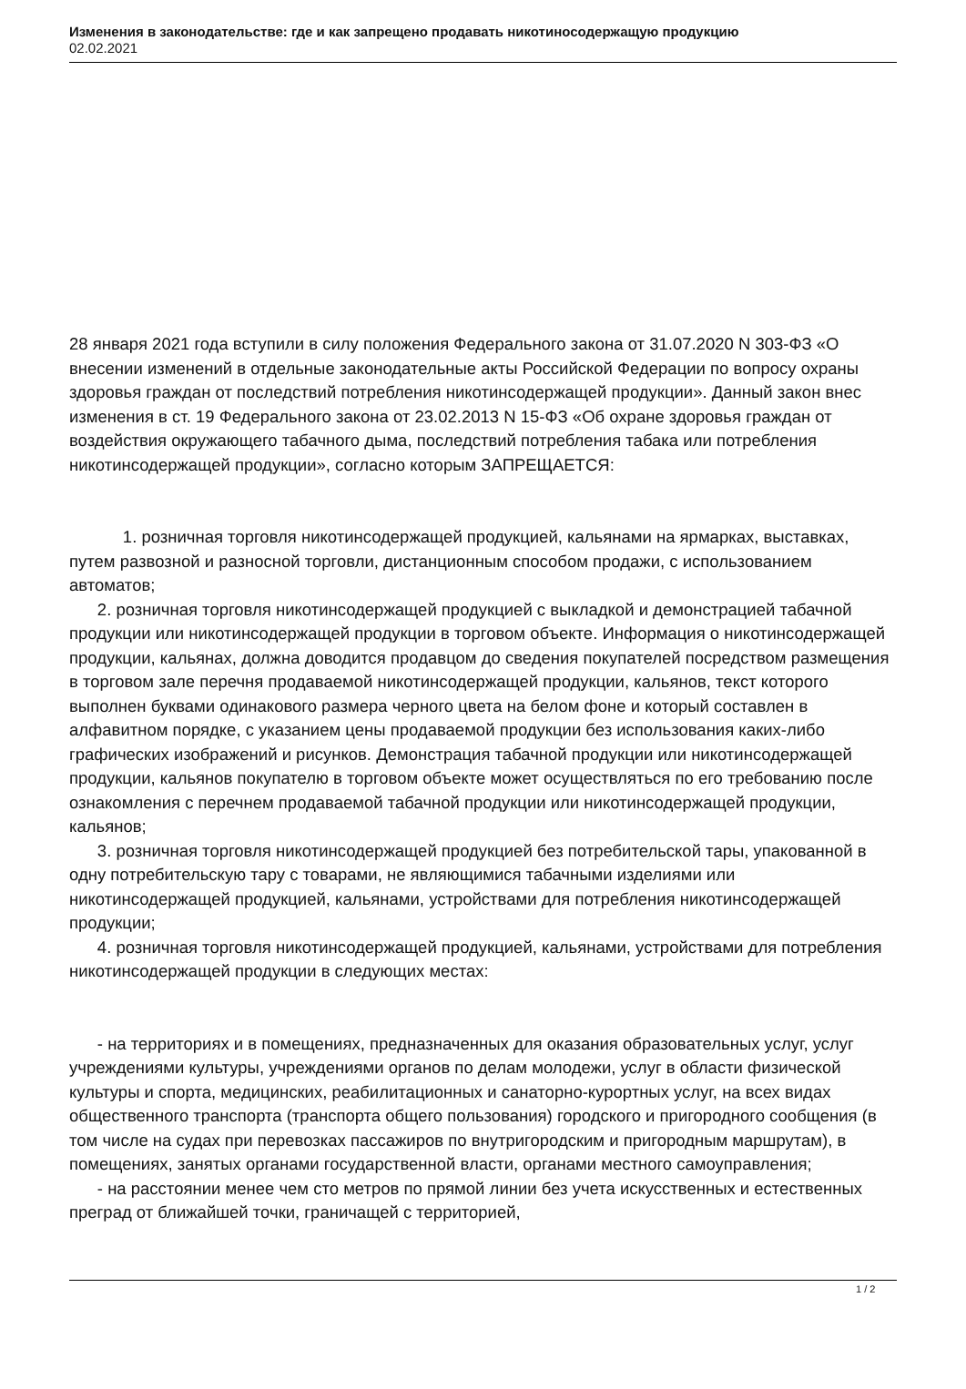Изменения в законодательстве: где и как запрещено продавать никотиносодержащую продукцию
02.02.2021
28 января 2021 года вступили в силу положения Федерального закона от 31.07.2020 N 303-ФЗ «О внесении изменений в отдельные законодательные акты Российской Федерации по вопросу охраны здоровья граждан от последствий потребления никотинсодержащей продукции». Данный закон внес изменения в ст. 19 Федерального закона от 23.02.2013 N 15-ФЗ «Об охране здоровья граждан от воздействия окружающего табачного дыма, последствий потребления табака или потребления никотинсодержащей продукции», согласно которым ЗАПРЕЩАЕТСЯ:
1. розничная торговля никотинсодержащей продукцией, кальянами на ярмарках, выставках, путем развозной и разносной торговли, дистанционным способом продажи, с использованием автоматов;
2. розничная торговля никотинсодержащей продукцией с выкладкой и демонстрацией табачной продукции или никотинсодержащей продукции в торговом объекте. Информация о никотинсодержащей продукции, кальянах, должна доводится продавцом до сведения покупателей посредством размещения в торговом зале перечня продаваемой никотинсодержащей продукции, кальянов, текст которого выполнен буквами одинакового размера черного цвета на белом фоне и который составлен в алфавитном порядке, с указанием цены продаваемой продукции без использования каких-либо графических изображений и рисунков. Демонстрация табачной продукции или никотинсодержащей продукции, кальянов покупателю в торговом объекте может осуществляться по его требованию после ознакомления с перечнем продаваемой табачной продукции или никотинсодержащей продукции, кальянов;
3. розничная торговля никотинсодержащей продукцией без потребительской тары, упакованной в одну потребительскую тару с товарами, не являющимися табачными изделиями или никотинсодержащей продукцией, кальянами, устройствами для потребления никотинсодержащей продукции;
4. розничная торговля никотинсодержащей продукцией, кальянами, устройствами для потребления никотинсодержащей продукции в следующих местах:
- на территориях и в помещениях, предназначенных для оказания образовательных услуг, услуг учреждениями культуры, учреждениями органов по делам молодежи, услуг в области физической культуры и спорта, медицинских, реабилитационных и санаторно-курортных услуг, на всех видах общественного транспорта (транспорта общего пользования) городского и пригородного сообщения (в том числе на судах при перевозках пассажиров по внутригородским и пригородным маршрутам), в помещениях, занятых органами государственной власти, органами местного самоуправления;
- на расстоянии менее чем сто метров по прямой линии без учета искусственных и естественных преград от ближайшей точки, граничащей с территорией,
1 / 2